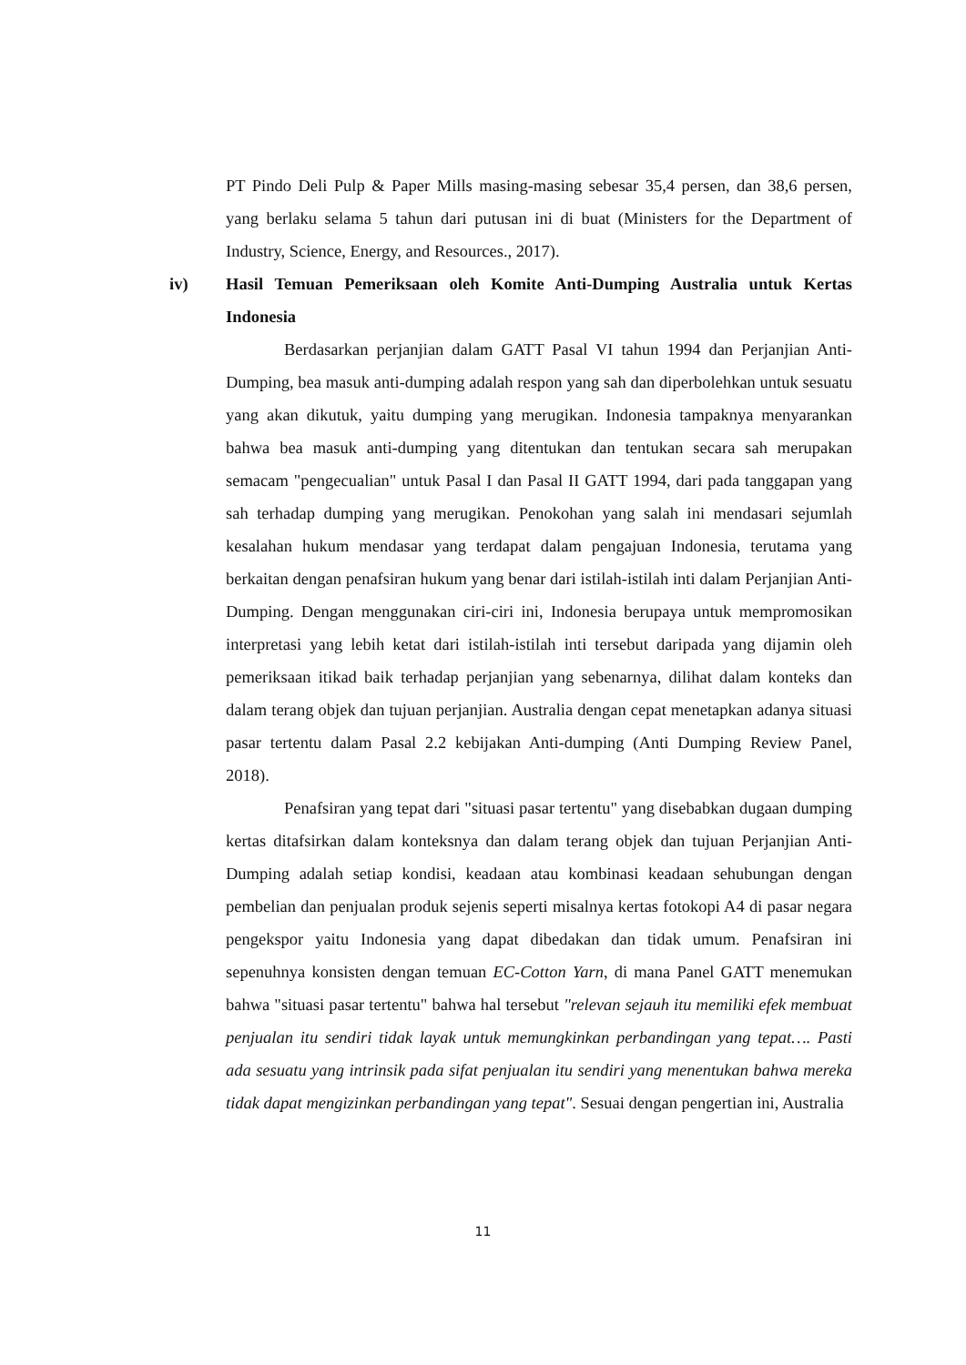PT Pindo Deli Pulp & Paper Mills masing-masing sebesar 35,4 persen, dan 38,6 persen, yang berlaku selama 5 tahun dari putusan ini di buat (Ministers for the Department of Industry, Science, Energy, and Resources., 2017).
iv) Hasil Temuan Pemeriksaan oleh Komite Anti-Dumping Australia untuk Kertas Indonesia
Berdasarkan perjanjian dalam GATT Pasal VI tahun 1994 dan Perjanjian Anti-Dumping, bea masuk anti-dumping adalah respon yang sah dan diperbolehkan untuk sesuatu yang akan dikutuk, yaitu dumping yang merugikan. Indonesia tampaknya menyarankan bahwa bea masuk anti-dumping yang ditentukan dan tentukan secara sah merupakan semacam "pengecualian" untuk Pasal I dan Pasal II GATT 1994, dari pada tanggapan yang sah terhadap dumping yang merugikan. Penokohan yang salah ini mendasari sejumlah kesalahan hukum mendasar yang terdapat dalam pengajuan Indonesia, terutama yang berkaitan dengan penafsiran hukum yang benar dari istilah-istilah inti dalam Perjanjian Anti-Dumping. Dengan menggunakan ciri-ciri ini, Indonesia berupaya untuk mempromosikan interpretasi yang lebih ketat dari istilah-istilah inti tersebut daripada yang dijamin oleh pemeriksaan itikad baik terhadap perjanjian yang sebenarnya, dilihat dalam konteks dan dalam terang objek dan tujuan perjanjian. Australia dengan cepat menetapkan adanya situasi pasar tertentu dalam Pasal 2.2 kebijakan Anti-dumping (Anti Dumping Review Panel, 2018).
Penafsiran yang tepat dari "situasi pasar tertentu" yang disebabkan dugaan dumping kertas ditafsirkan dalam konteksnya dan dalam terang objek dan tujuan Perjanjian Anti-Dumping adalah setiap kondisi, keadaan atau kombinasi keadaan sehubungan dengan pembelian dan penjualan produk sejenis seperti misalnya kertas fotokopi A4 di pasar negara pengekspor yaitu Indonesia yang dapat dibedakan dan tidak umum. Penafsiran ini sepenuhnya konsisten dengan temuan EC-Cotton Yarn, di mana Panel GATT menemukan bahwa "situasi pasar tertentu" bahwa hal tersebut "relevan sejauh itu memiliki efek membuat penjualan itu sendiri tidak layak untuk memungkinkan perbandingan yang tepat…. Pasti ada sesuatu yang intrinsik pada sifat penjualan itu sendiri yang menentukan bahwa mereka tidak dapat mengizinkan perbandingan yang tepat". Sesuai dengan pengertian ini, Australia
11